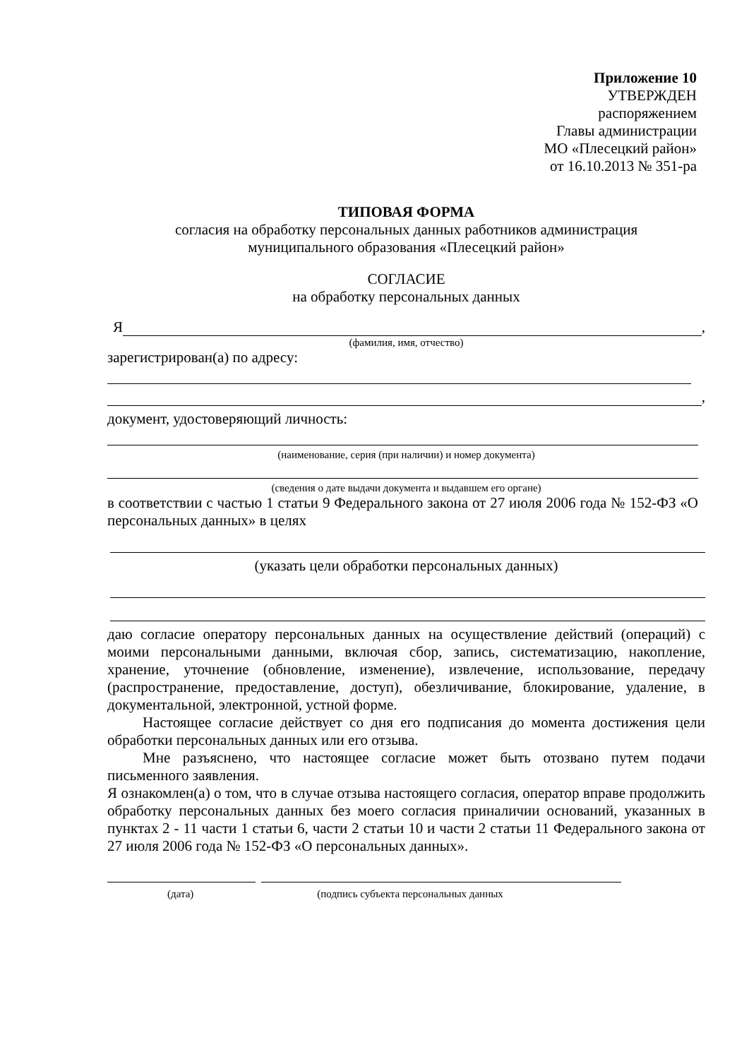Приложение 10
УТВЕРЖДЕН
распоряжением
Главы администрации
МО «Плесецкий район»
от 16.10.2013 № 351-ра
ТИПОВАЯ ФОРМА
согласия на обработку персональных данных работников администрация
муниципального образования «Плесецкий район»
СОГЛАСИЕ
на обработку персональных данных
Я ,
(фамилия, имя, отчество)
зарегистрирован(а) по адресу:
,
документ, удостоверяющий личность:
(наименование, серия (при наличии) и номер документа)
(сведения о дате выдачи документа и выдавшем его органе)
в соответствии с частью 1 статьи 9 Федерального закона от 27 июля 2006 года № 152-ФЗ «О персональных данных» в целях
(указать цели обработки персональных данных)
даю согласие оператору персональных данных на осуществление действий (операций) с моими персональными данными, включая сбор, запись, систематизацию, накопление, хранение, уточнение (обновление, изменение), извлечение, использование, передачу (распространение, предоставление, доступ), обезличивание, блокирование, удаление, в документальной, электронной, устной форме.
Настоящее согласие действует со дня его подписания до момента достижения цели обработки персональных данных или его отзыва.
Мне разъяснено, что настоящее согласие может быть отозвано путем подачи письменного заявления.
Я ознакомлен(а) о том, что в случае отзыва настоящего согласия, оператор вправе продолжить обработку персональных данных без моего согласия приналичии оснований, указанных в пунктах 2 - 11 части 1 статьи 6, части 2 статьи 10 и части 2 статьи 11 Федерального закона от 27 июля 2006 года № 152-ФЗ «О персональных данных».
(дата) (подпись субъекта персональных данных